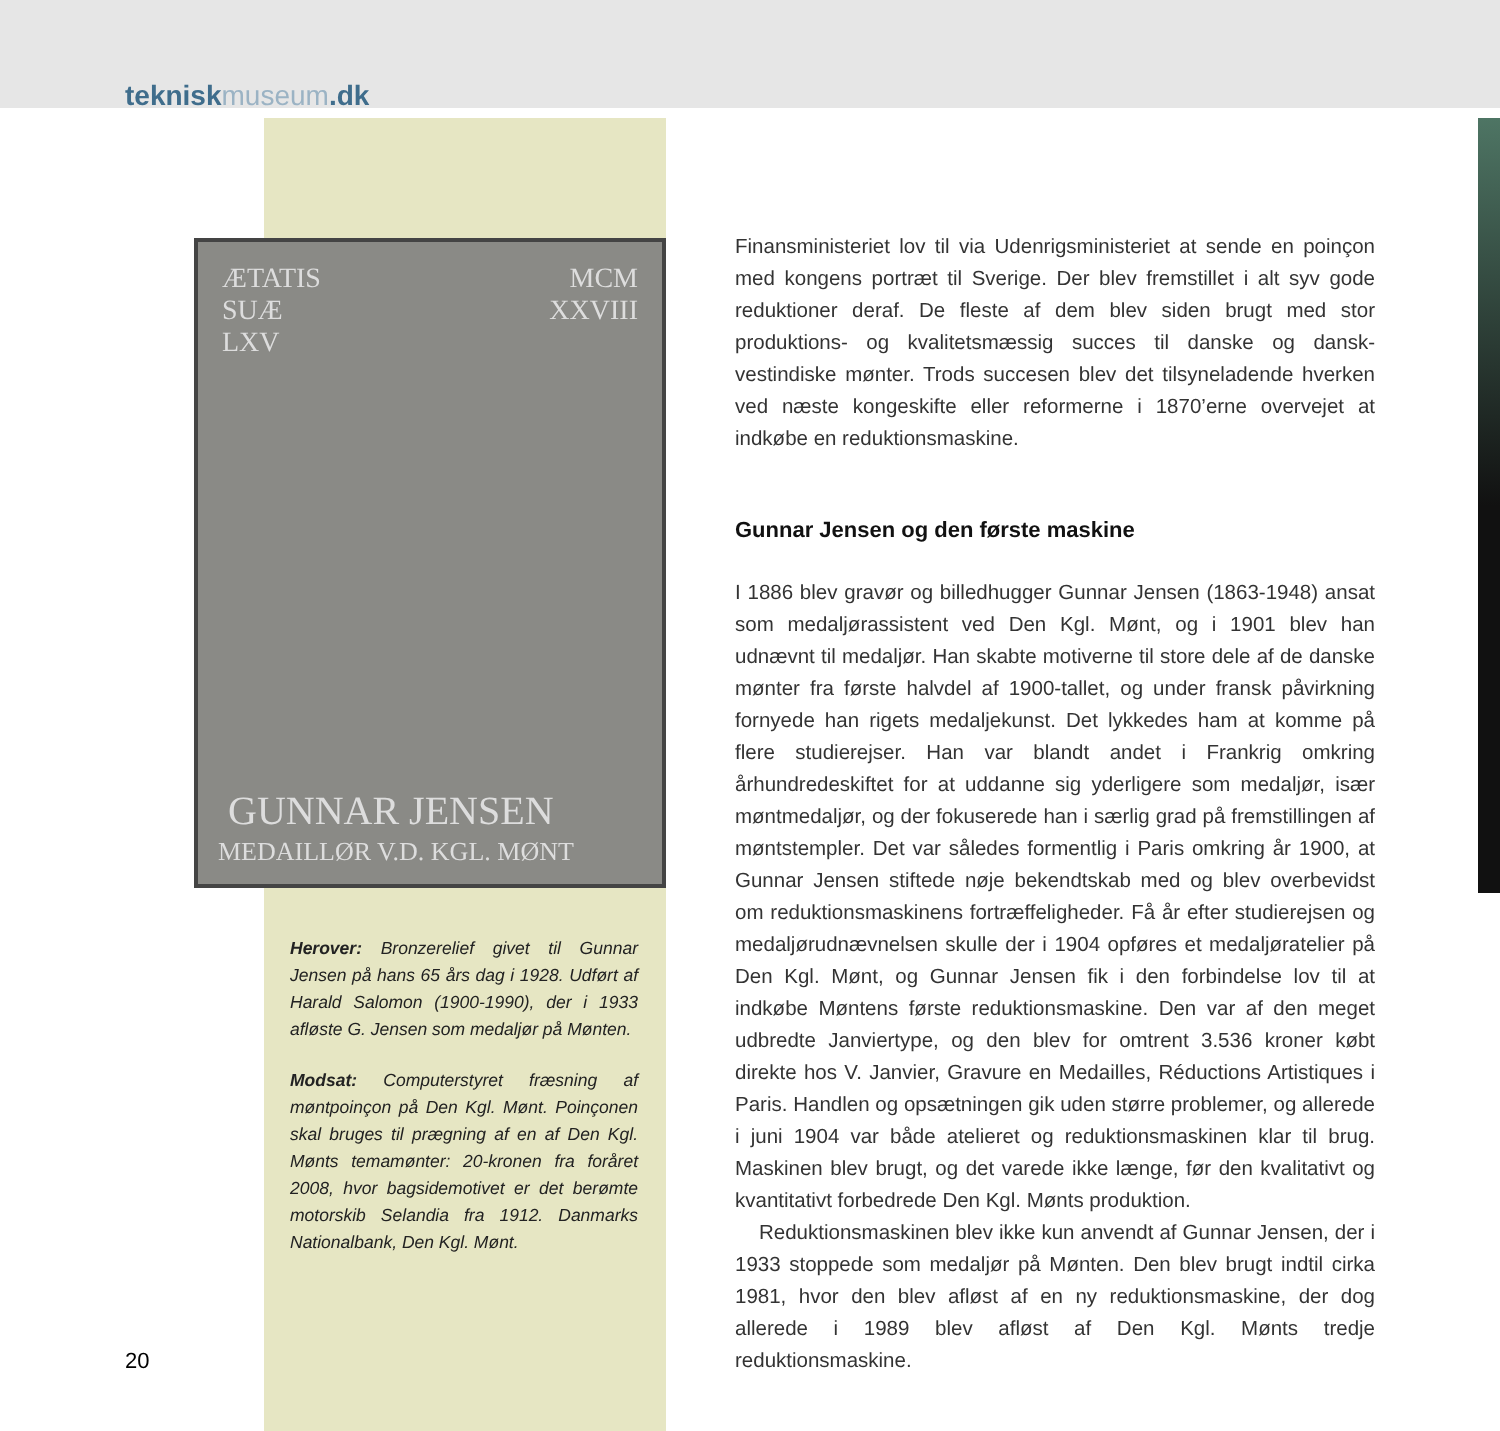tekniskmuseum.dk
ÆTATIS
SUÆ
LXV
MCM
XXVIII
GUNNAR JENSEN
MEDAILLØR V.D. KGL. MØNT
Herover: Bronzerelief givet til Gunnar Jensen på hans 65 års dag i 1928. Udført af Harald Salomon (1900-1990), der i 1933 afløste G. Jensen som medaljør på Mønten.
Modsat: Computerstyret fræsning af møntpoinçon på Den Kgl. Mønt. Poinçonen skal bruges til prægning af en af Den Kgl. Mønts temamønter: 20-kronen fra foråret 2008, hvor bagsidemotivet er det berømte motorskib Selandia fra 1912. Danmarks Nationalbank, Den Kgl. Mønt.
Finansministeriet lov til via Udenrigsministeriet at sende en poinçon med kongens portræt til Sverige. Der blev fremstillet i alt syv gode reduktioner deraf. De fleste af dem blev siden brugt med stor produktions- og kvalitetsmæssig succes til danske og dansk-vestindiske mønter. Trods succesen blev det tilsyneladende hverken ved næste kongeskifte eller reformerne i 1870’erne overvejet at indkøbe en reduktionsmaskine.
Gunnar Jensen og den første maskine
I 1886 blev gravør og billedhugger Gunnar Jensen (1863-1948) ansat som medaljørassistent ved Den Kgl. Mønt, og i 1901 blev han udnævnt til medaljør. Han skabte motiverne til store dele af de danske mønter fra første halvdel af 1900-tallet, og under fransk påvirkning fornyede han rigets medaljekunst. Det lykkedes ham at komme på flere studierejser. Han var blandt andet i Frankrig omkring århundredeskiftet for at uddanne sig yderligere som medaljør, især møntmedaljør, og der fokuserede han i særlig grad på fremstillingen af møntstempler. Det var således formentlig i Paris omkring år 1900, at Gunnar Jensen stiftede nøje bekendtskab med og blev overbevidst om reduktionsmaskinens fortræffeligheder. Få år efter studierejsen og medaljørudnævnelsen skulle der i 1904 opføres et medaljøratelier på Den Kgl. Mønt, og Gunnar Jensen fik i den forbindelse lov til at indkøbe Møntens første reduktionsmaskine. Den var af den meget udbredte Janviertype, og den blev for omtrent 3.536 kroner købt direkte hos V. Janvier, Gravure en Medailles, Réductions Artistiques i Paris. Handlen og opsætningen gik uden større problemer, og allerede i juni 1904 var både atelieret og reduktionsmaskinen klar til brug. Maskinen blev brugt, og det varede ikke længe, før den kvalitativt og kvantitativt forbedrede Den Kgl. Mønts produktion.
Reduktionsmaskinen blev ikke kun anvendt af Gunnar Jensen, der i 1933 stoppede som medaljør på Mønten. Den blev brugt indtil cirka 1981, hvor den blev afløst af en ny reduktionsmaskine, der dog allerede i 1989 blev afløst af Den Kgl. Mønts tredje reduktionsmaskine.
20